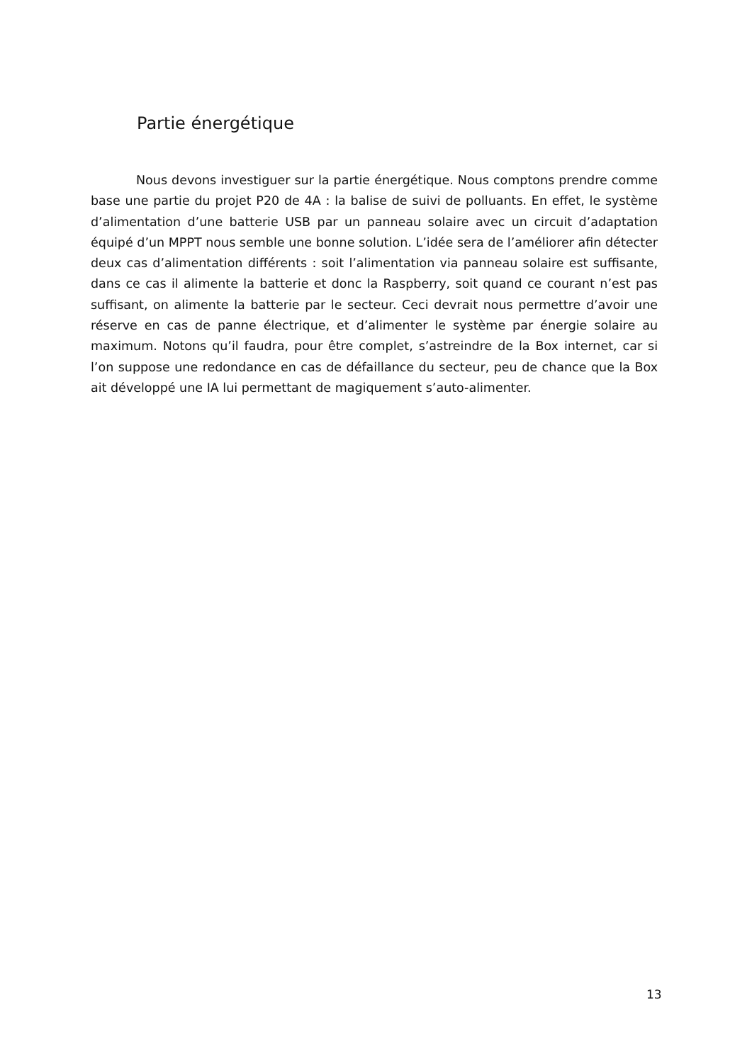Partie énergétique
Nous devons investiguer sur la partie énergétique. Nous comptons prendre comme base une partie du projet P20 de 4A : la balise de suivi de polluants. En effet, le système d’alimentation d’une batterie USB par un panneau solaire avec un circuit d’adaptation équipé d’un MPPT nous semble une bonne solution. L’idée sera de l’améliorer afin détecter deux cas d’alimentation différents : soit l’alimentation via panneau solaire est suffisante, dans ce cas il alimente la batterie et donc la Raspberry, soit quand ce courant n’est pas suffisant, on alimente la batterie par le secteur. Ceci devrait nous permettre d’avoir une réserve en cas de panne électrique, et d’alimenter le système par énergie solaire au maximum. Notons qu’il faudra, pour être complet, s’astreindre de la Box internet, car si l’on suppose une redondance en cas de défaillance du secteur, peu de chance que la Box ait développé une IA lui permettant de magiquement s’auto-alimenter.
13